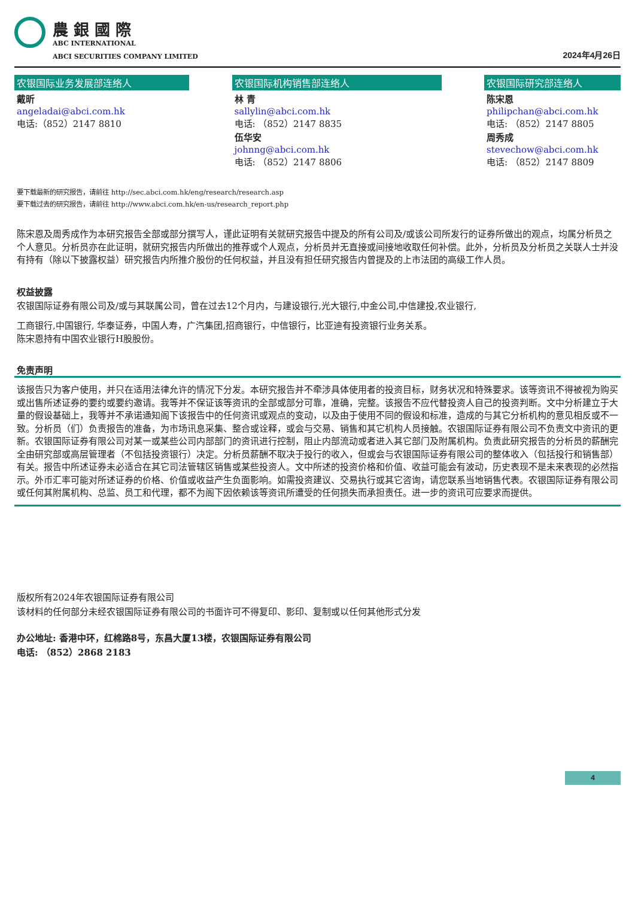農 銀 國 際
ABC INTERNATIONAL
ABCI SECURITIES COMPANY LIMITED
2024年4月26日
农银国际业务发展部连络人
戴昕
angeladai@abci.com.hk
电话:（852）2147 8810
农银国际机构销售部连络人
林 青
sallylin@abci.com.hk
电话: （852）2147 8835
伍华安
johnng@abci.com.hk
电话: （852）2147 8806
农银国际研究部连络人
陈宋恩
philipchan@abci.com.hk
电话: （852）2147 8805
周秀成
stevechow@abci.com.hk
电话: （852）2147 8809
要下载最新的研究报告，请前往 http://sec.abci.com.hk/eng/research/research.asp
要下载过去的研究报告，请前往 http://www.abci.com.hk/en-us/research_report.php
陈宋恩及周秀成作为本研究报告全部或部分撰写人，谨此证明有关就研究报告中提及的所有公司及/或该公司所发行的证券所做出的观点，均属分析员之个人意见。分析员亦在此证明，就研究报告内所做出的推荐或个人观点，分析员并无直接或间接地收取任何补偿。此外，分析员及分析员之关联人士并没有持有（除以下披露权益）研究报告内所推介股份的任何权益，并且没有担任研究报告内曾提及的上市法团的高级工作人员。
权益披露
农银国际证券有限公司及/或与其联属公司，曾在过去12个月内，与建设银行,光大银行,中金公司,中信建投,农业银行,
工商银行,中国银行, 华泰证券，中国人寿，广汽集团,招商银行，中信银行，比亚迪有投资银行业务关系。
陈宋恩持有中国农业银行H股股份。
免责声明
该报告只为客户使用，并只在适用法律允许的情况下分发。本研究报告并不牵涉具体使用者的投资目标，财务状况和特殊要求。该等资讯不得被视为购买或出售所述证券的要约或要约邀请。我等并不保证该等资讯的全部或部分可靠，准确，完整。该报告不应代替投资人自己的投资判断。文中分析建立于大量的假设基础上，我等并不承诺通知阁下该报告中的任何资讯或观点的变动，以及由于使用不同的假设和标准，造成的与其它分析机构的意见相反或不一致。分析员（们）负责报告的准备，为市场讯息采集、整合或诠释，或会与交易、销售和其它机构人员接触。农银国际证券有限公司不负责文中资讯的更新。农银国际证券有限公司对某一或某些公司内部部门的资讯进行控制，阻止内部流动或者进入其它部门及附属机构。负责此研究报告的分析员的薪酬完全由研究部或高层管理者（不包括投资银行）决定。分析员薪酬不取决于投行的收入，但或会与农银国际证券有限公司的整体收入（包括投行和销售部）有关。报告中所述证券未必适合在其它司法管辖区销售或某些投资人。文中所述的投资价格和价值、收益可能会有波动，历史表现不是未来表现的必然指示。外币汇率可能对所述证券的价格、价值或收益产生负面影响。如需投资建议、交易执行或其它咨询，请您联系当地销售代表。农银国际证券有限公司或任何其附属机构、总监、员工和代理，都不为阁下因依赖该等资讯所遭受的任何损失而承担责任。进一步的资讯可应要求而提供。
版权所有2024年农银国际证券有限公司
该材料的任何部分未经农银国际证券有限公司的书面许可不得复印、影印、复制或以任何其他形式分发
办公地址: 香港中环，红棉路8号，东昌大厦13楼，农银国际证券有限公司
电话: （852）2868 2183
4